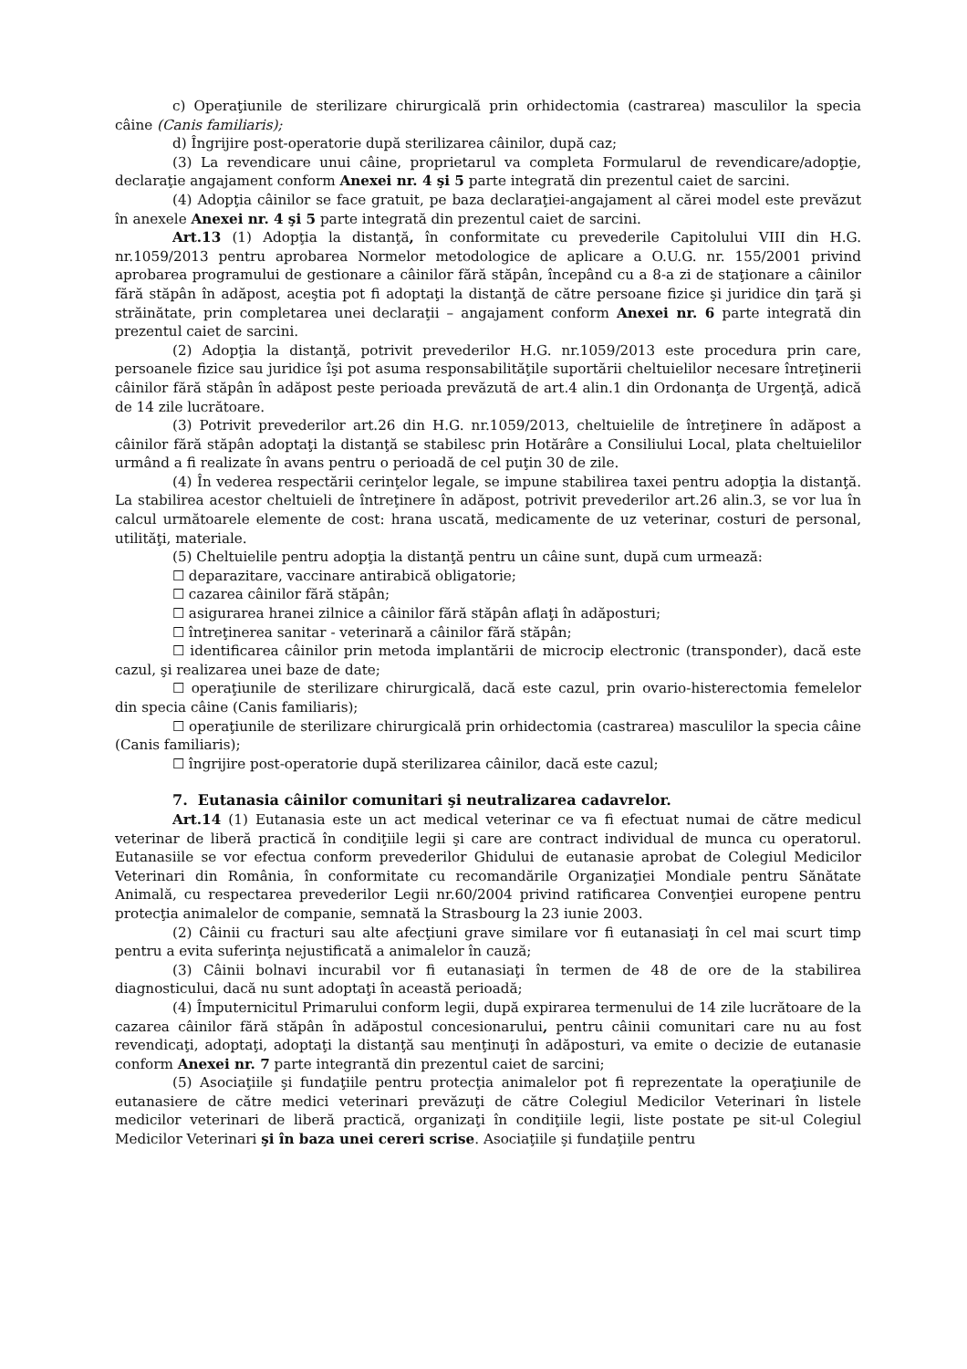c) Operaţiunile de sterilizare chirurgicală prin orhidectomia (castrarea) masculilor la specia câine (Canis familiaris);
d) Îngrijire post-operatorie după sterilizarea câinilor, după caz;
(3) La revendicare unui câine, proprietarul va completa Formularul de revendicare/adopţie, declaraţie angajament conform Anexei nr. 4 şi 5 parte integrată din prezentul caiet de sarcini.
(4) Adopţia câinilor se face gratuit, pe baza declaraţiei-angajament al cărei model este prevăzut în anexele Anexei nr. 4 şi 5 parte integrată din prezentul caiet de sarcini.
Art.13 (1) Adopţia la distanţă, în conformitate cu prevederile Capitolului VIII din H.G. nr.1059/2013 pentru aprobarea Normelor metodologice de aplicare a O.U.G. nr. 155/2001 privind aprobarea programului de gestionare a câinilor fără stăpân, începând cu a 8-a zi de staţionare a câinilor fără stăpân în adăpost, aceştia pot fi adoptaţi la distanţă de către persoane fizice şi juridice din ţară şi străinătate, prin completarea unei declaraţii – angajament conform Anexei nr. 6 parte integrată din prezentul caiet de sarcini.
(2) Adopţia la distanţă, potrivit prevederilor H.G. nr.1059/2013 este procedura prin care, persoanele fizice sau juridice îşi pot asuma responsabilităţile suportării cheltuielilor necesare întreţinerii câinilor fără stăpân în adăpost peste perioada prevăzută de art.4 alin.1 din Ordonanţa de Urgenţă, adică de 14 zile lucrătoare.
(3) Potrivit prevederilor art.26 din H.G. nr.1059/2013, cheltuielile de întreţinere în adăpost a câinilor fără stăpân adoptaţi la distanţă se stabilesc prin Hotărâre a Consiliului Local, plata cheltuielilor urmând a fi realizate în avans pentru o perioadă de cel puţin 30 de zile.
(4) În vederea respectării cerinţelor legale, se impune stabilirea taxei pentru adopţia la distanţă. La stabilirea acestor cheltuieli de întreţinere în adăpost, potrivit prevederilor art.26 alin.3, se vor lua în calcul următoarele elemente de cost: hrana uscată, medicamente de uz veterinar, costuri de personal, utilităţi, materiale.
(5) Cheltuielile pentru adopţia la distanţă pentru un câine sunt, după cum urmează:
☐ deparazitare, vaccinare antirabică obligatorie;
☐ cazarea câinilor fără stăpân;
☐ asigurarea hranei zilnice a câinilor fără stăpân aflaţi în adăposturi;
☐ întreţinerea sanitar - veterinară a câinilor fără stăpân;
☐ identificarea câinilor prin metoda implantării de microcip electronic (transponder), dacă este cazul, şi realizarea unei baze de date;
☐ operaţiunile de sterilizare chirurgicală, dacă este cazul, prin ovario-histerectomia femelelor din specia câine (Canis familiaris);
☐ operaţiunile de sterilizare chirurgicală prin orhidectomia (castrarea) masculilor la specia câine (Canis familiaris);
☐ îngrijire post-operatorie după sterilizarea câinilor, dacă este cazul;
7. Eutanasia câinilor comunitari şi neutralizarea cadavrelor.
Art.14 (1) Eutanasia este un act medical veterinar ce va fi efectuat numai de către medicul veterinar de liberă practică în condiţiile legii şi care are contract individual de munca cu operatorul. Eutanasiile se vor efectua conform prevederilor Ghidului de eutanasie aprobat de Colegiul Medicilor Veterinari din România, în conformitate cu recomandările Organizaţiei Mondiale pentru Sănătate Animală, cu respectarea prevederilor Legii nr.60/2004 privind ratificarea Convenţiei europene pentru protecţia animalelor de companie, semnată la Strasbourg la 23 iunie 2003.
(2) Câinii cu fracturi sau alte afecţiuni grave similare vor fi eutanasiaţi în cel mai scurt timp pentru a evita suferinţa nejustificată a animalelor în cauză;
(3) Câinii bolnavi incurabil vor fi eutanasiaţi în termen de 48 de ore de la stabilirea diagnosticului, dacă nu sunt adoptaţi în această perioadă;
(4) Împuternicitul Primarului conform legii, după expirarea termenului de 14 zile lucrătoare de la cazarea câinilor fără stăpân în adăpostul concesionarului, pentru câinii comunitari care nu au fost revendicaţi, adoptaţi, adoptaţi la distanţă sau menţinuţi în adăposturi, va emite o decizie de eutanasie conform Anexei nr. 7 parte integrantă din prezentul caiet de sarcini;
(5) Asociaţiile şi fundaţiile pentru protecţia animalelor pot fi reprezentate la operaţiunile de eutanasiere de către medici veterinari prevăzuţi de către Colegiul Medicilor Veterinari în listele medicilor veterinari de liberă practică, organizaţi în condiţiile legii, liste postate pe sit-ul Colegiul Medicilor Veterinari şi în baza unei cereri scrise. Asociaţiile şi fundaţiile pentru